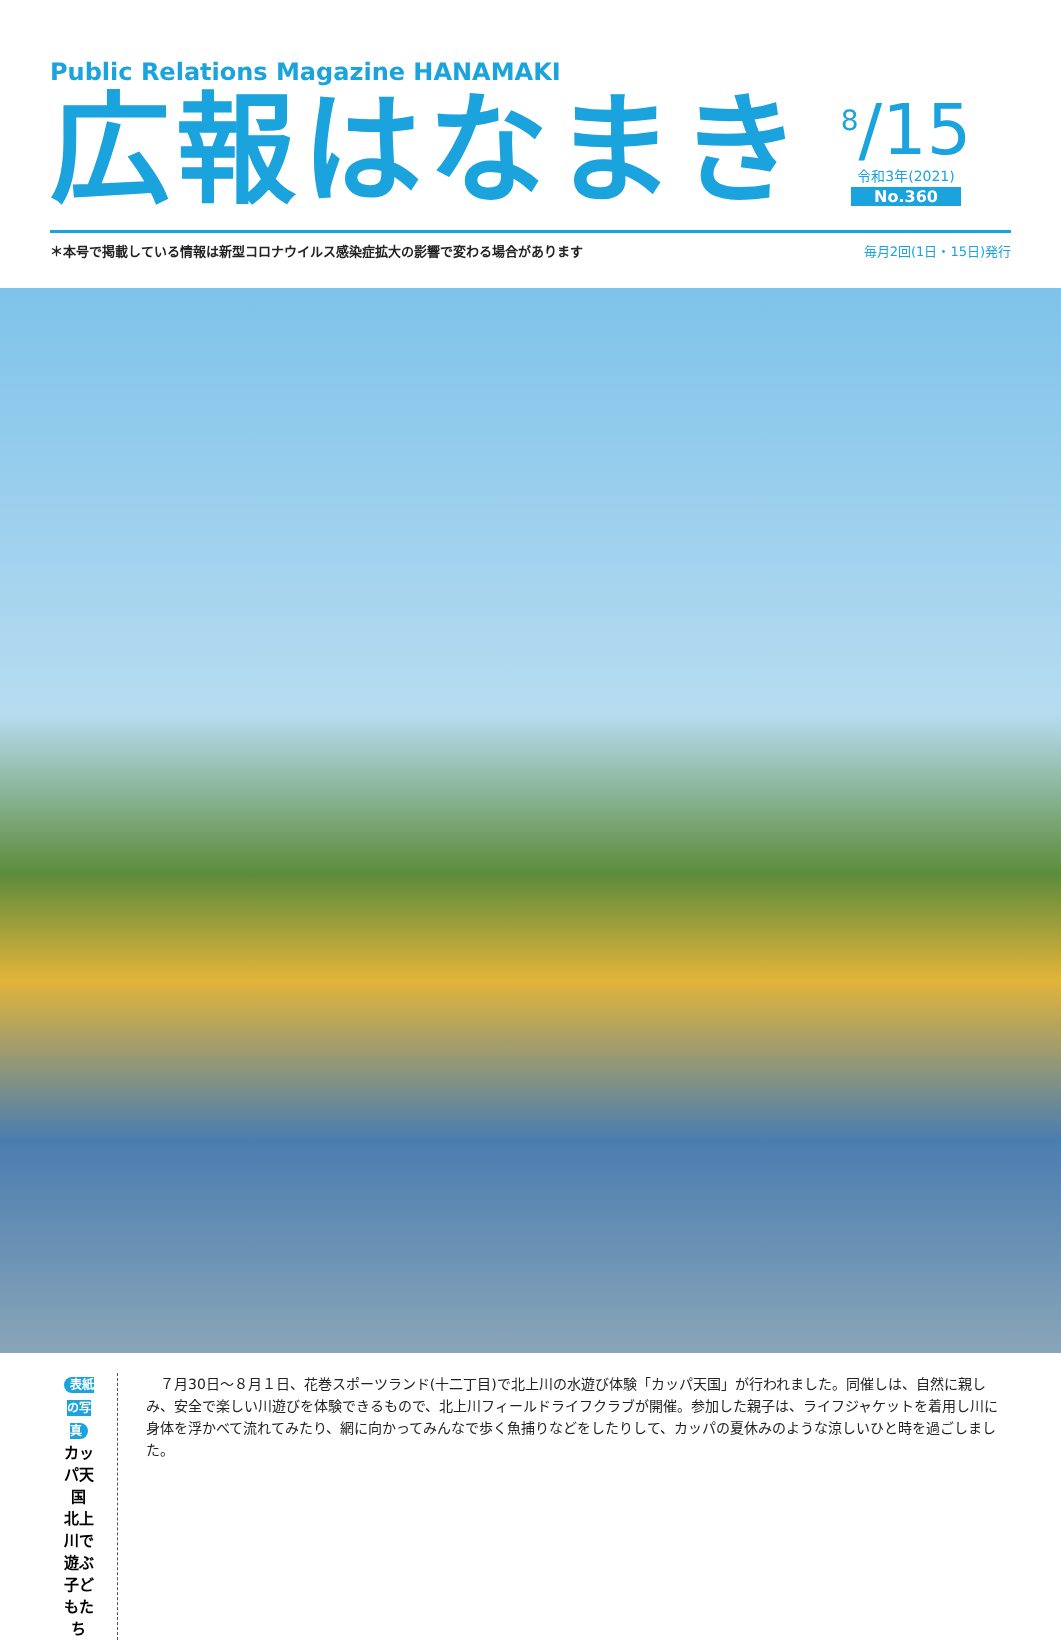Public Relations Magazine HANAMAKI
広報はなまき
<sup>8</sup>/15
令和3年(2021)
No.360
＊本号で掲載している情報は新型コロナウイルス感染症拡大の影響で変わる場合があります 毎月2回(1日・15日)発行
表紙の写真
カッパ天国
北上川で遊ぶ
子どもたち
　７月30日～８月１日、花巻スポーツランド(十二丁目)で北上川の水遊び体験「カッパ天国」が行われました。同催しは、自然に親しみ、安全で楽しい川遊びを体験できるもので、北上川フィールドライフクラブが開催。参加した親子は、ライフジャケットを着用し川に身体を浮かべて流れてみたり、網に向かってみんなで歩く魚捕りなどをしたりして、カッパの夏休みのような涼しいひと時を過ごしました。